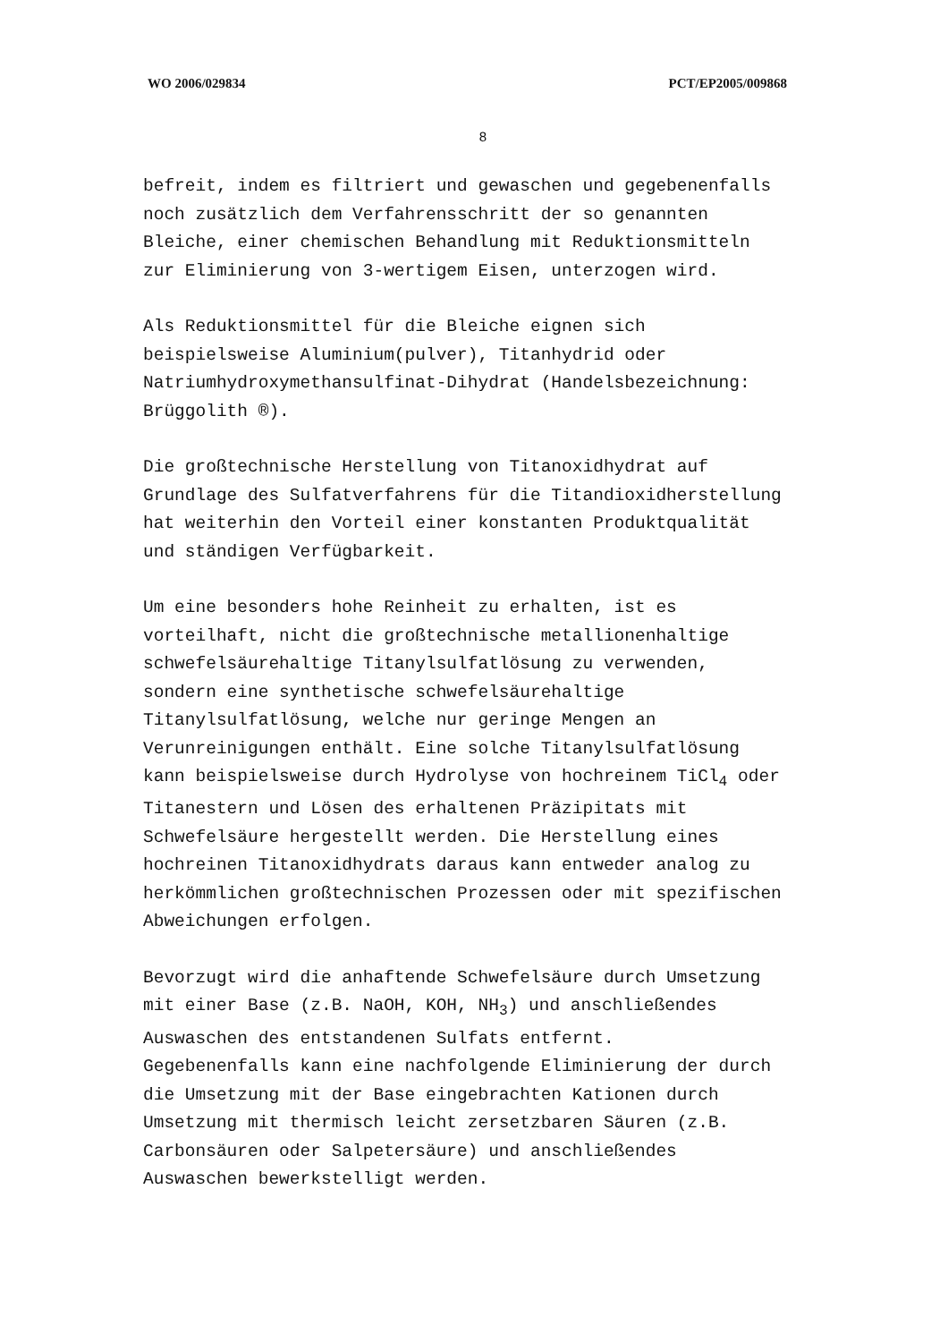WO 2006/029834 PCT/EP2005/009868
8
befreit, indem es filtriert und gewaschen und gegebenenfalls noch zusätzlich dem Verfahrensschritt der so genannten Bleiche, einer chemischen Behandlung mit Reduktionsmitteln zur Eliminierung von 3-wertigem Eisen, unterzogen wird.
Als Reduktionsmittel für die Bleiche eignen sich beispielsweise Aluminium(pulver), Titanhydrid oder Natriumhydroxymethansulfinat-Dihydrat (Handelsbezeichnung: Brüggolith ®).
Die großtechnische Herstellung von Titanoxidhydrat auf Grundlage des Sulfatverfahrens für die Titandioxidherstellung hat weiterhin den Vorteil einer konstanten Produktqualität und ständigen Verfügbarkeit.
Um eine besonders hohe Reinheit zu erhalten, ist es vorteilhaft, nicht die großtechnische metallionenhaltige schwefelsäurehaltige Titanylsulfatlösung zu verwenden, sondern eine synthetische schwefelsäurehaltige Titanylsulfatlösung, welche nur geringe Mengen an Verunreinigungen enthält. Eine solche Titanylsulfatlösung kann beispielsweise durch Hydrolyse von hochreinem TiCl<sub>4</sub> oder Titanestern und Lösen des erhaltenen Präzipitats mit Schwefelsäure hergestellt werden. Die Herstellung eines hochreinen Titanoxidhydrats daraus kann entweder analog zu herkömmlichen großtechnischen Prozessen oder mit spezifischen Abweichungen erfolgen.
Bevorzugt wird die anhaftende Schwefelsäure durch Umsetzung mit einer Base (z.B. NaOH, KOH, NH<sub>3</sub>) und anschließendes Auswaschen des entstandenen Sulfats entfernt. Gegebenenfalls kann eine nachfolgende Eliminierung der durch die Umsetzung mit der Base eingebrachten Kationen durch Umsetzung mit thermisch leicht zersetzbaren Säuren (z.B. Carbonsäuren oder Salpetersäure) und anschließendes Auswaschen bewerkstelligt werden.